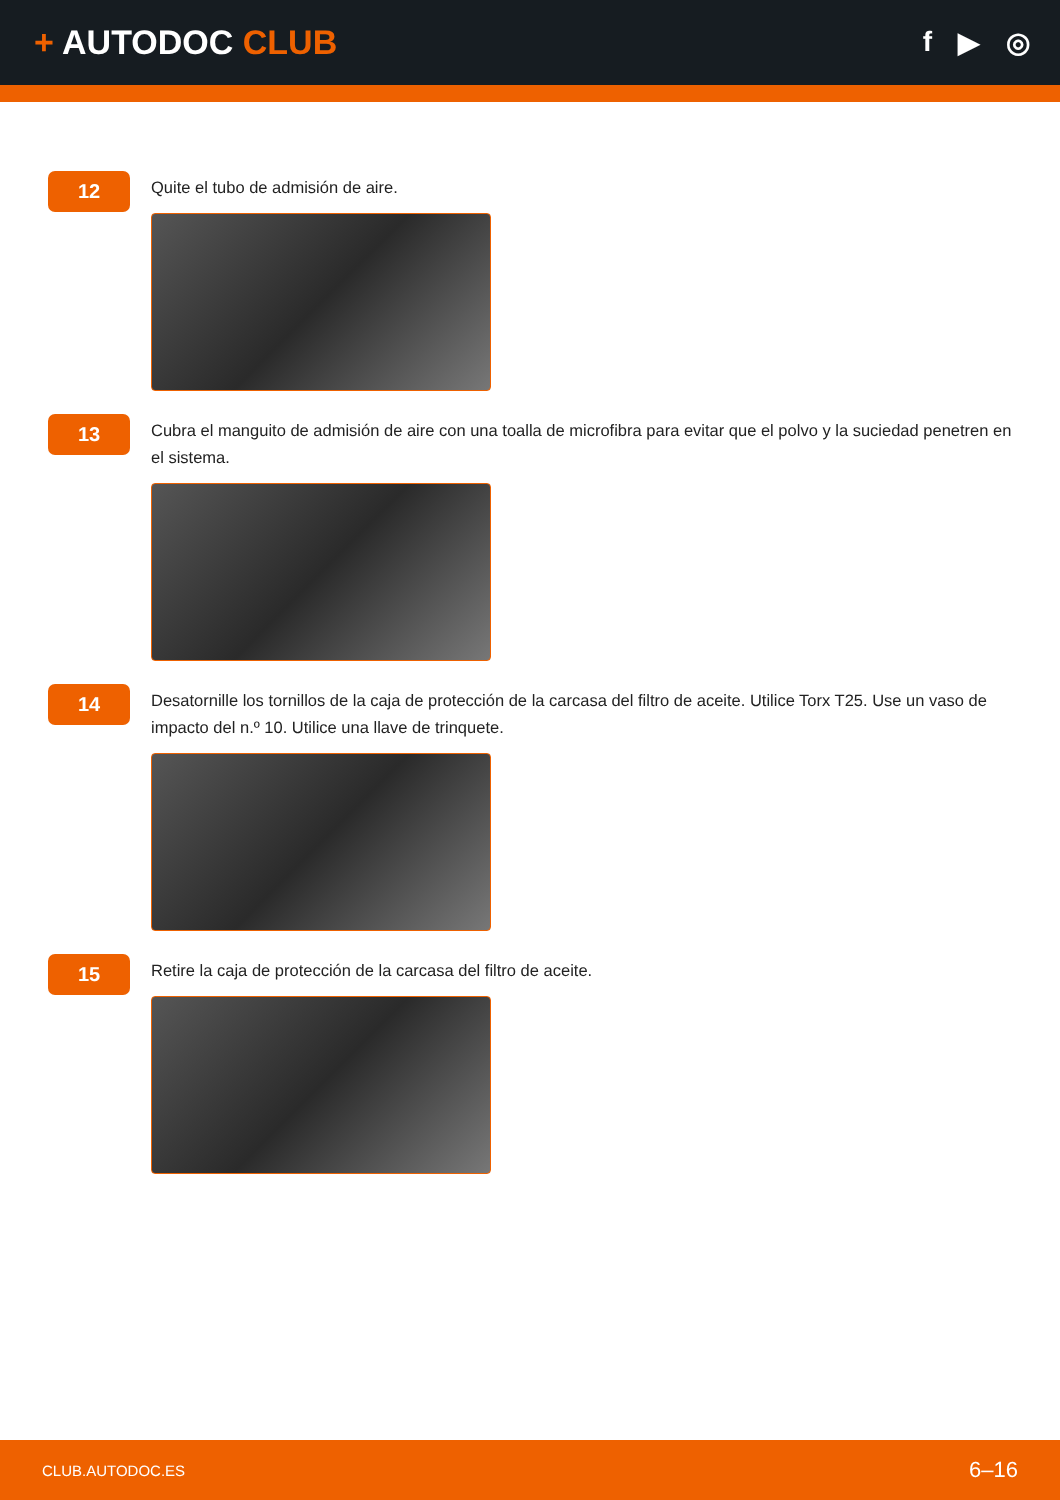+ AUTODOC CLUB
f ▶ ◎
12
Quite el tubo de admisión de aire.
13
Cubra el manguito de admisión de aire con una toalla de microfibra para evitar que el polvo y la suciedad penetren en el sistema.
14
Desatornille los tornillos de la caja de protección de la carcasa del filtro de aceite. Utilice Torx T25. Use un vaso de impacto del n.º 10. Utilice una llave de trinquete.
15
Retire la caja de protección de la carcasa del filtro de aceite.
CLUB.AUTODOC.ES 6–16